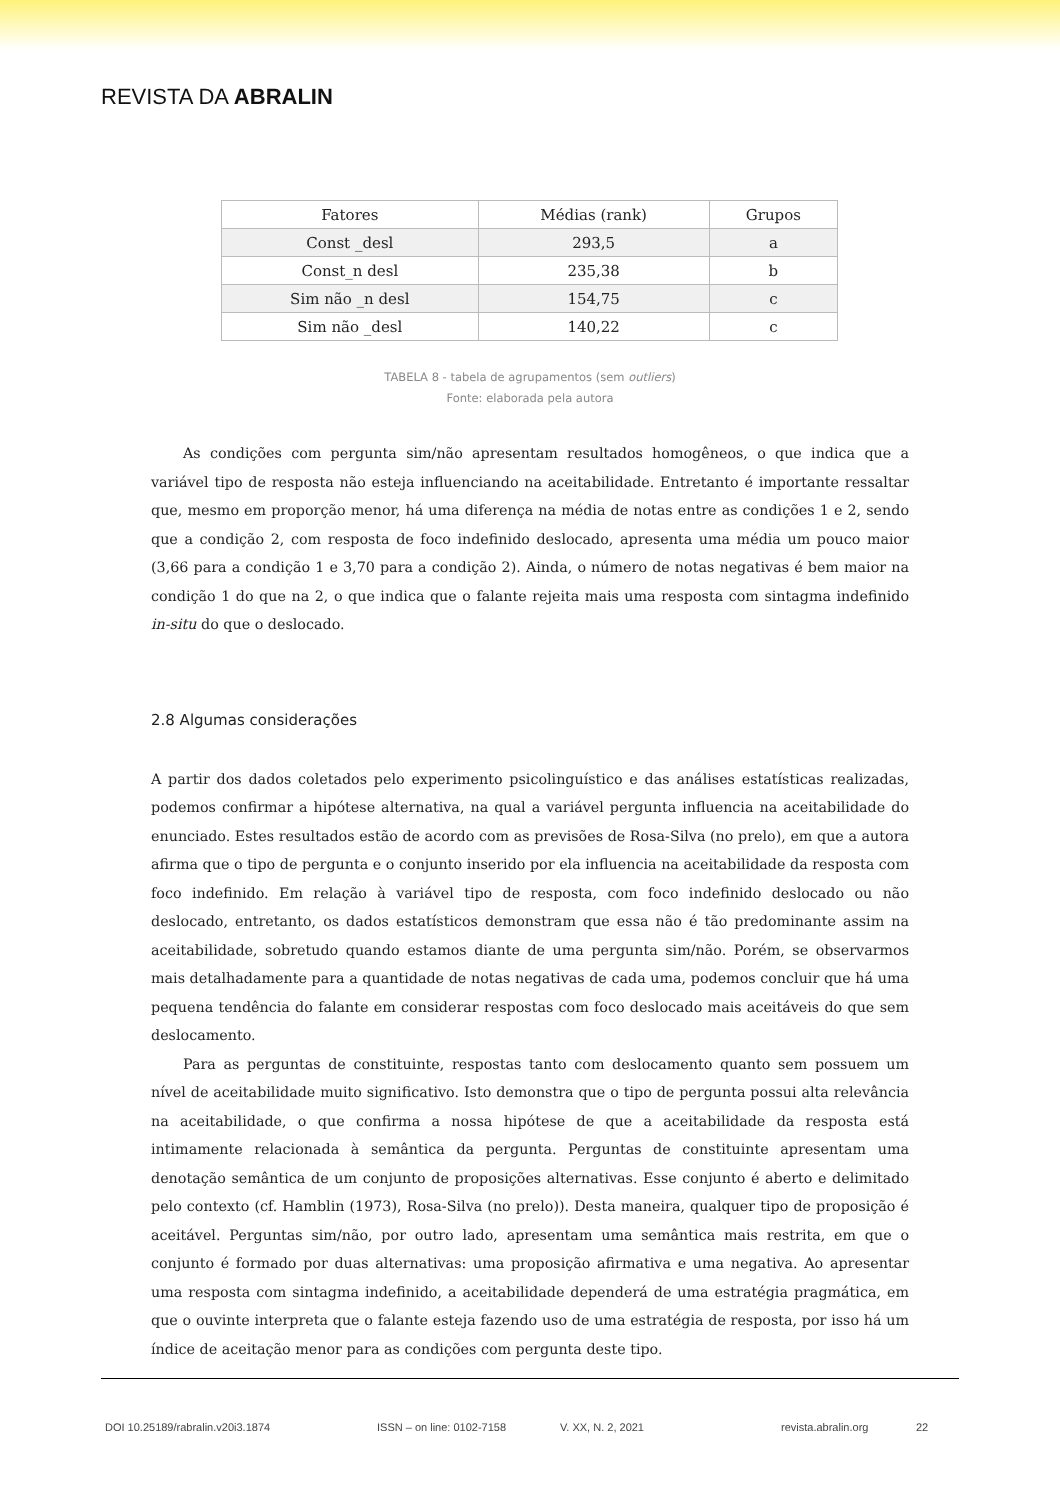REVISTA DA ABRALIN
| Fatores | Médias (rank) | Grupos |
| --- | --- | --- |
| Const _desl | 293,5 | a |
| Const_n desl | 235,38 | b |
| Sim não _n desl | 154,75 | c |
| Sim não _desl | 140,22 | c |
TABELA 8 - tabela de agrupamentos (sem outliers)
Fonte: elaborada pela autora
As condições com pergunta sim/não apresentam resultados homogêneos, o que indica que a variável tipo de resposta não esteja influenciando na aceitabilidade. Entretanto é importante ressaltar que, mesmo em proporção menor, há uma diferença na média de notas entre as condições 1 e 2, sendo que a condição 2, com resposta de foco indefinido deslocado, apresenta uma média um pouco maior (3,66 para a condição 1 e 3,70 para a condição 2). Ainda, o número de notas negativas é bem maior na condição 1 do que na 2, o que indica que o falante rejeita mais uma resposta com sintagma indefinido in-situ do que o deslocado.
2.8 Algumas considerações
A partir dos dados coletados pelo experimento psicolinguístico e das análises estatísticas realizadas, podemos confirmar a hipótese alternativa, na qual a variável pergunta influencia na aceitabilidade do enunciado. Estes resultados estão de acordo com as previsões de Rosa-Silva (no prelo), em que a autora afirma que o tipo de pergunta e o conjunto inserido por ela influencia na aceitabilidade da resposta com foco indefinido. Em relação à variável tipo de resposta, com foco indefinido deslocado ou não deslocado, entretanto, os dados estatísticos demonstram que essa não é tão predominante assim na aceitabilidade, sobretudo quando estamos diante de uma pergunta sim/não. Porém, se observarmos mais detalhadamente para a quantidade de notas negativas de cada uma, podemos concluir que há uma pequena tendência do falante em considerar respostas com foco deslocado mais aceitáveis do que sem deslocamento.
Para as perguntas de constituinte, respostas tanto com deslocamento quanto sem possuem um nível de aceitabilidade muito significativo. Isto demonstra que o tipo de pergunta possui alta relevância na aceitabilidade, o que confirma a nossa hipótese de que a aceitabilidade da resposta está intimamente relacionada à semântica da pergunta. Perguntas de constituinte apresentam uma denotação semântica de um conjunto de proposições alternativas. Esse conjunto é aberto e delimitado pelo contexto (cf. Hamblin (1973), Rosa-Silva (no prelo)). Desta maneira, qualquer tipo de proposição é aceitável. Perguntas sim/não, por outro lado, apresentam uma semântica mais restrita, em que o conjunto é formado por duas alternativas: uma proposição afirmativa e uma negativa. Ao apresentar uma resposta com sintagma indefinido, a aceitabilidade dependerá de uma estratégia pragmática, em que o ouvinte interpreta que o falante esteja fazendo uso de uma estratégia de resposta, por isso há um índice de aceitação menor para as condições com pergunta deste tipo.
DOI 10.25189/rabralin.v20i3.1874 ISSN – on line: 0102-7158 V. XX, N. 2, 2021 revista.abralin.org 22